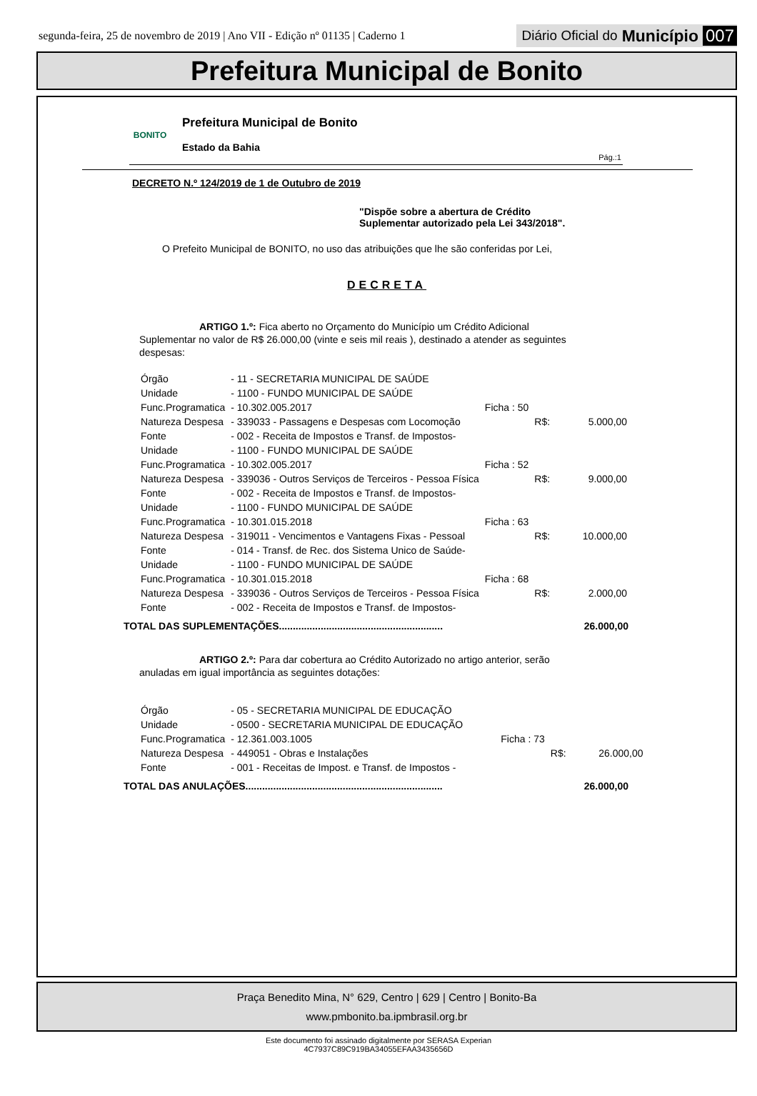segunda-feira, 25 de novembro de 2019 | Ano VII - Edição nº 01135 | Caderno 1 Diário Oficial do Município 007
Prefeitura Municipal de Bonito
BONITO
Prefeitura Municipal de Bonito
Estado da Bahia
Pág.:1
DECRETO N.º 124/2019 de 1 de Outubro de 2019
"Dispõe sobre a abertura de Crédito
Suplementar autorizado pela Lei 343/2018".
O Prefeito Municipal de BONITO, no uso das atribuições que lhe são conferidas por Lei,
DECRETA
ARTIGO 1.º: Fica aberto no Orçamento do Município um Crédito Adicional Suplementar no valor de R$ 26.000,00 (vinte e seis mil reais ), destinado a atender as seguintes despesas:
| Órgão | - 11 - SECRETARIA MUNICIPAL DE SAÚDE | | | |
| Unidade | - 1100 - FUNDO MUNICIPAL DE SAÚDE | | | |
| Func.Programatica | - 10.302.005.2017 | Ficha : 50 | | |
| Natureza Despesa | - 339033 - Passagens e Despesas com Locomoção | | R$: | 5.000,00 |
| Fonte | - 002 - Receita de Impostos e Transf. de Impostos- | | | |
| Unidade | - 1100 - FUNDO MUNICIPAL DE SAÚDE | | | |
| Func.Programatica | - 10.302.005.2017 | Ficha : 52 | | |
| Natureza Despesa | - 339036 - Outros Serviços de Terceiros - Pessoa Física | | R$: | 9.000,00 |
| Fonte | - 002 - Receita de Impostos e Transf. de Impostos- | | | |
| Unidade | - 1100 - FUNDO MUNICIPAL DE SAÚDE | | | |
| Func.Programatica | - 10.301.015.2018 | Ficha : 63 | | |
| Natureza Despesa | - 319011 - Vencimentos e Vantagens Fixas - Pessoal | | R$: | 10.000,00 |
| Fonte | - 014 - Transf. de Rec. dos Sistema Unico de Saúde- | | | |
| Unidade | - 1100 - FUNDO MUNICIPAL DE SAÚDE | | | |
| Func.Programatica | - 10.301.015.2018 | Ficha : 68 | | |
| Natureza Despesa | - 339036 - Outros Serviços de Terceiros - Pessoa Física | | R$: | 2.000,00 |
| Fonte | - 002 - Receita de Impostos e Transf. de Impostos- | | | |
TOTAL DAS SUPLEMENTAÇÕES........................................................... 26.000,00
ARTIGO 2.º: Para dar cobertura ao Crédito Autorizado no artigo anterior, serão anuladas em igual importância as seguintes dotações:
| Órgão | - 05 - SECRETARIA MUNICIPAL DE EDUCAÇÃO | | | |
| Unidade | - 0500 - SECRETARIA MUNICIPAL DE EDUCAÇÃO | | | |
| Func.Programatica | - 12.361.003.1005 | Ficha : 73 | | |
| Natureza Despesa | - 449051 - Obras e Instalações | | R$: | 26.000,00 |
| Fonte | - 001 - Receitas de Impost. e Transf. de Impostos - | | | |
TOTAL DAS ANULAÇÕES....................................................................... 26.000,00
Praça Benedito Mina, N° 629, Centro | 629 | Centro | Bonito-Ba
www.pmbonito.ba.ipmbrasil.org.br
Este documento foi assinado digitalmente por SERASA Experian
4C7937C89C919BA34055EFAA3435656D